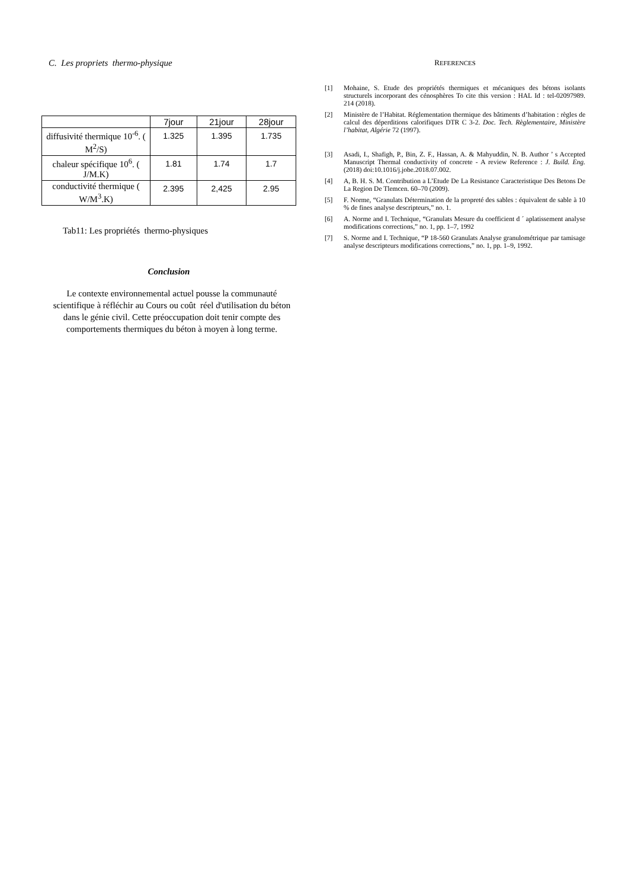C. Les propriets thermo-physique
| | 7jour | 21jour | 28jour |
| --- | --- | --- | --- |
| diffusivité thermique 10<sup>-6</sup>. ( M<sup>2</sup>/S) | 1.325 | 1.395 | 1.735 |
| chaleur spécifique 10<sup>6</sup>. ( J/M.K) | 1.81 | 1.74 | 1.7 |
| conductivité thermique ( W/M<sup>3</sup>.K) | 2.395 | 2,425 | 2.95 |
Tab11: Les propriétés thermo-physiques
Conclusion
Le contexte environnemental actuel pousse la communauté scientifique à réfléchir au Cours ou coût réel d'utilisation du béton dans le génie civil. Cette préoccupation doit tenir compte des comportements thermiques du béton à moyen à long terme.
REFERENCES
[1] Mohaine, S. Etude des propriétés thermiques et mécaniques des bétons isolants structurels incorporant des cénosphères To cite this version : HAL Id : tel-02097989. 214 (2018).
[2] Ministère de l’Habitat. Réglementation thermique des bâtiments d’habitation : règles de calcul des déperditions calorifiques DTR C 3-2. Doc. Tech. Règlementaire, Ministère l’habitat, Algérie 72 (1997).
[3] Asadi, I., Shafigh, P., Bin, Z. F., Hassan, A. & Mahyuddin, N. B. Author ’ s Accepted Manuscript Thermal conductivity of concrete - A review Reference : J. Build. Eng. (2018) doi:10.1016/j.jobe.2018.07.002.
[4] A, B. H. S. M. Contribution a L’Etude De La Resistance Caracteristique Des Betons De La Region De Tlemcen. 60–70 (2009).
[5] F. Norme, “Granulats Détermination de la propreté des sables : équivalent de sable à 10 % de fines analyse descripteurs,” no. 1.
[6] A. Norme and I. Technique, “Granulats Mesure du coefficient d ´ aplatissement analyse modifications corrections,” no. 1, pp. 1–7, 1992
[7] S. Norme and I. Technique, “P 18-560 Granulats Analyse granulométrique par tamisage analyse descripteurs modifications corrections,” no. 1, pp. 1–9, 1992.